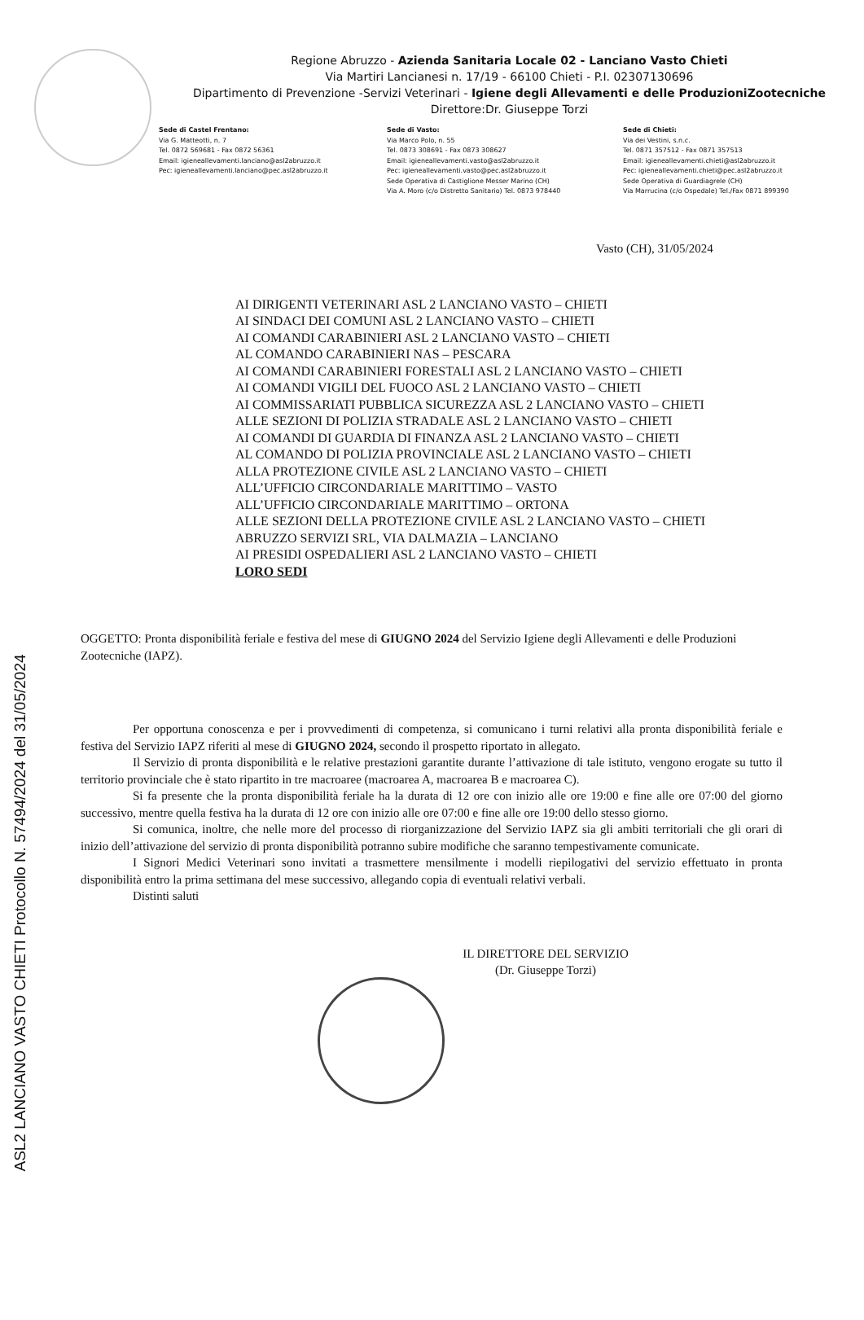Regione Abruzzo - Azienda Sanitaria Locale 02 - Lanciano Vasto Chieti
Via Martiri Lancianesi n. 17/19 - 66100 Chieti - P.I. 02307130696
Dipartimento di Prevenzione -Servizi Veterinari - Igiene degli Allevamenti e delle ProduzioniZootecniche
Direttore:Dr. Giuseppe Torzi
Sede di Castel Frentano:
Via G. Matteotti, n. 7
Tel. 0872 569681 - Fax 0872 56361
Email: igieneallevamenti.lanciano@asl2abruzzo.it
Pec: igieneallevamenti.lanciano@pec.asl2abruzzo.it
Sede di Vasto:
Via Marco Polo, n. 55
Tel. 0873 308691 - Fax 0873 308627
Email: igieneallevamenti.vasto@asl2abruzzo.it
Pec: igieneallevamenti.vasto@pec.asl2abruzzo.it
Sede Operativa di Castiglione Messer Marino (CH)
Via A. Moro (c/o Distretto Sanitario) Tel. 0873 978440
Sede di Chieti:
Via dei Vestini, s.n.c.
Tel. 0871 357512 - Fax 0871 357513
Email: igieneallevamenti.chieti@asl2abruzzo.it
Pec: igieneallevamenti.chieti@pec.asl2abruzzo.it
Sede Operativa di Guardiagrele (CH)
Via Marrucina (c/o Ospedale) Tel./Fax 0871 899390
Vasto (CH), 31/05/2024
AI DIRIGENTI VETERINARI ASL 2 LANCIANO VASTO – CHIETI
AI SINDACI DEI COMUNI ASL 2 LANCIANO VASTO – CHIETI
AI COMANDI CARABINIERI ASL 2 LANCIANO VASTO – CHIETI
AL COMANDO CARABINIERI NAS – PESCARA
AI COMANDI CARABINIERI FORESTALI ASL 2 LANCIANO VASTO – CHIETI
AI COMANDI VIGILI DEL FUOCO ASL 2 LANCIANO VASTO – CHIETI
AI COMMISSARIATI PUBBLICA SICUREZZA ASL 2 LANCIANO VASTO – CHIETI
ALLE SEZIONI DI POLIZIA STRADALE ASL 2 LANCIANO VASTO – CHIETI
AI COMANDI DI GUARDIA DI FINANZA ASL 2 LANCIANO VASTO – CHIETI
AL COMANDO DI POLIZIA PROVINCIALE ASL 2 LANCIANO VASTO – CHIETI
ALLA PROTEZIONE CIVILE ASL 2 LANCIANO VASTO – CHIETI
ALL’UFFICIO CIRCONDARIALE MARITTIMO – VASTO
ALL’UFFICIO CIRCONDARIALE MARITTIMO – ORTONA
ALLE SEZIONI DELLA PROTEZIONE CIVILE ASL 2 LANCIANO VASTO – CHIETI
ABRUZZO SERVIZI SRL, VIA DALMAZIA – LANCIANO
AI PRESIDI OSPEDALIERI ASL 2 LANCIANO VASTO – CHIETI
LORO SEDI
OGGETTO: Pronta disponibilità feriale e festiva del mese di GIUGNO 2024 del Servizio Igiene degli Allevamenti e delle Produzioni Zootecniche (IAPZ).
Per opportuna conoscenza e per i provvedimenti di competenza, si comunicano i turni relativi alla pronta disponibilità feriale e festiva del Servizio IAPZ riferiti al mese di GIUGNO 2024, secondo il prospetto riportato in allegato.
Il Servizio di pronta disponibilità e le relative prestazioni garantite durante l’attivazione di tale istituto, vengono erogate su tutto il territorio provinciale che è stato ripartito in tre macroaree (macroarea A, macroarea B e macroarea C).
Si fa presente che la pronta disponibilità feriale ha la durata di 12 ore con inizio alle ore 19:00 e fine alle ore 07:00 del giorno successivo, mentre quella festiva ha la durata di 12 ore con inizio alle ore 07:00 e fine alle ore 19:00 dello stesso giorno.
Si comunica, inoltre, che nelle more del processo di riorganizzazione del Servizio IAPZ sia gli ambiti territoriali che gli orari di inizio dell’attivazione del servizio di pronta disponibilità potranno subire modifiche che saranno tempestivamente comunicate.
I Signori Medici Veterinari sono invitati a trasmettere mensilmente i modelli riepilogativi del servizio effettuato in pronta disponibilità entro la prima settimana del mese successivo, allegando copia di eventuali relativi verbali.
Distinti saluti
IL DIRETTORE DEL SERVIZIO
(Dr. Giuseppe Torzi)
ASL2 LANCIANO VASTO CHIETI Protocollo N. 57494/2024 del 31/05/2024